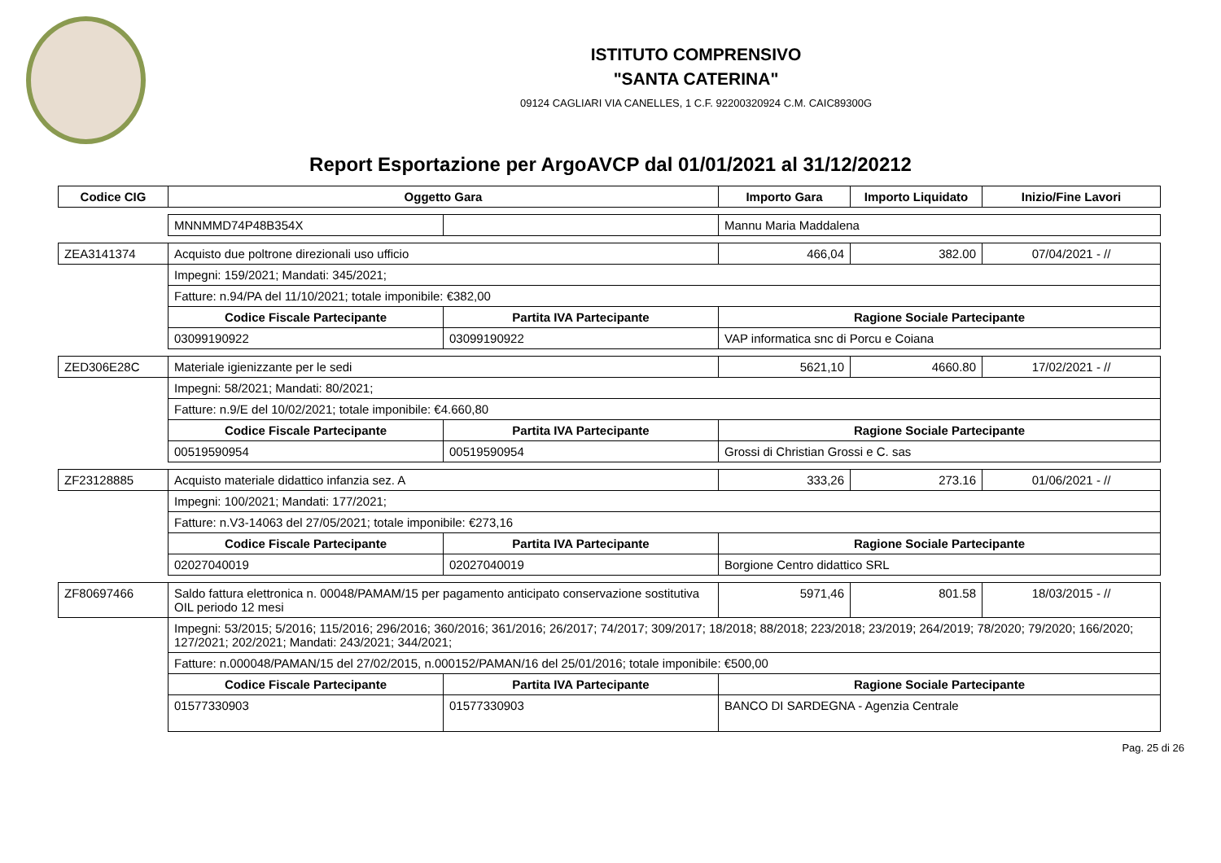ISTITUTO COMPRENSIVO
"SANTA CATERINA"
09124 CAGLIARI VIA CANELLES, 1 C.F. 92200320924 C.M. CAIC89300G
Report Esportazione per ArgoAVCP dal 01/01/2021 al 31/12/20212
| Codice CIG | Oggetto Gara | | Importo Gara | Importo Liquidato | Inizio/Fine Lavori |
| --- | --- | --- | --- | --- | --- |
| | MNNMMD74P48B354X | | Mannu Maria Maddalena | | |
| ZEA3141374 | Acquisto due poltrone direzionali uso ufficio | | 466,04 | 382.00 | 07/04/2021 - // |
| | Impegni: 159/2021; Mandati: 345/2021; | | | | |
| | Fatture: n.94/PA del 11/10/2021; totale imponibile: €382,00 | | | | |
| | Codice Fiscale Partecipante | Partita IVA Partecipante | Ragione Sociale Partecipante | | |
| | 03099190922 | 03099190922 | VAP informatica snc di Porcu e Coiana | | |
| ZED306E28C | Materiale igienizzante per le sedi | | 5621,10 | 4660.80 | 17/02/2021 - // |
| | Impegni: 58/2021; Mandati: 80/2021; | | | | |
| | Fatture: n.9/E del 10/02/2021; totale imponibile: €4.660,80 | | | | |
| | Codice Fiscale Partecipante | Partita IVA Partecipante | Ragione Sociale Partecipante | | |
| | 00519590954 | 00519590954 | Grossi di Christian Grossi e C. sas | | |
| ZF23128885 | Acquisto materiale didattico infanzia sez. A | | 333,26 | 273.16 | 01/06/2021 - // |
| | Impegni: 100/2021; Mandati: 177/2021; | | | | |
| | Fatture: n.V3-14063 del 27/05/2021; totale imponibile: €273,16 | | | | |
| | Codice Fiscale Partecipante | Partita IVA Partecipante | Ragione Sociale Partecipante | | |
| | 02027040019 | 02027040019 | Borgione Centro didattico SRL | | |
| ZF80697466 | Saldo fattura elettronica n. 00048/PAMAM/15 per pagamento anticipato conservazione sostitutiva OIL periodo 12 mesi | | 5971,46 | 801.58 | 18/03/2015 - // |
| | Impegni: 53/2015; 5/2016; 115/2016; 296/2016; 360/2016; 361/2016; 26/2017; 74/2017; 309/2017; 18/2018; 88/2018; 223/2018; 23/2019; 264/2019; 78/2020; 79/2020; 166/2020; 127/2021; 202/2021; Mandati: 243/2021; 344/2021; | | | | |
| | Fatture: n.000048/PAMAN/15 del 27/02/2015, n.000152/PAMAN/16 del 25/01/2016; totale imponibile: €500,00 | | | | |
| | Codice Fiscale Partecipante | Partita IVA Partecipante | Ragione Sociale Partecipante | | |
| | 01577330903 | 01577330903 | BANCO DI SARDEGNA - Agenzia Centrale | | |
Pag. 25 di 26